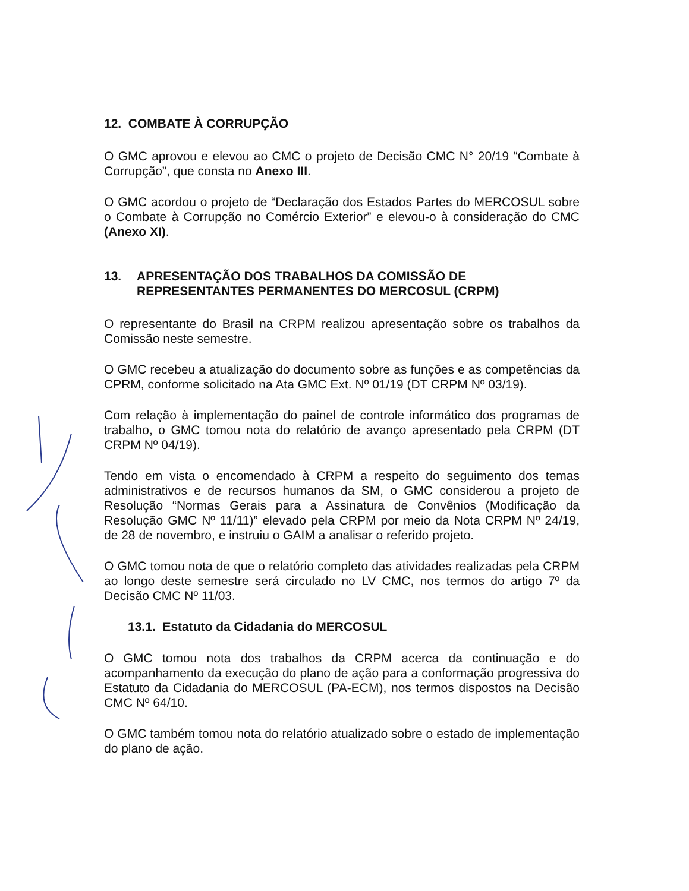12. COMBATE À CORRUPÇÃO
O GMC aprovou e elevou ao CMC o projeto de Decisão CMC N° 20/19 “Combate à Corrupção”, que consta no Anexo III.
O GMC acordou o projeto de “Declaração dos Estados Partes do MERCOSUL sobre o Combate à Corrupção no Comércio Exterior” e elevou-o à consideração do CMC (Anexo XI).
13. APRESENTAÇÃO DOS TRABALHOS DA COMISSÃO DE REPRESENTANTES PERMANENTES DO MERCOSUL (CRPM)
O representante do Brasil na CRPM realizou apresentação sobre os trabalhos da Comissão neste semestre.
O GMC recebeu a atualização do documento sobre as funções e as competências da CPRM, conforme solicitado na Ata GMC Ext. Nº 01/19 (DT CRPM Nº 03/19).
Com relação à implementação do painel de controle informático dos programas de trabalho, o GMC tomou nota do relatório de avanço apresentado pela CRPM (DT CRPM Nº 04/19).
Tendo em vista o encomendado à CRPM a respeito do seguimento dos temas administrativos e de recursos humanos da SM, o GMC considerou a projeto de Resolução “Normas Gerais para a Assinatura de Convênios (Modificação da Resolução GMC Nº 11/11)” elevado pela CRPM por meio da Nota CRPM Nº 24/19, de 28 de novembro, e instruiu o GAIM a analisar o referido projeto.
O GMC tomou nota de que o relatório completo das atividades realizadas pela CRPM ao longo deste semestre será circulado no LV CMC, nos termos do artigo 7º da Decisão CMC Nº 11/03.
13.1. Estatuto da Cidadania do MERCOSUL
O GMC tomou nota dos trabalhos da CRPM acerca da continuação e do acompanhamento da execução do plano de ação para a conformação progressiva do Estatuto da Cidadania do MERCOSUL (PA-ECM), nos termos dispostos na Decisão CMC Nº 64/10.
O GMC também tomou nota do relatório atualizado sobre o estado de implementação do plano de ação.